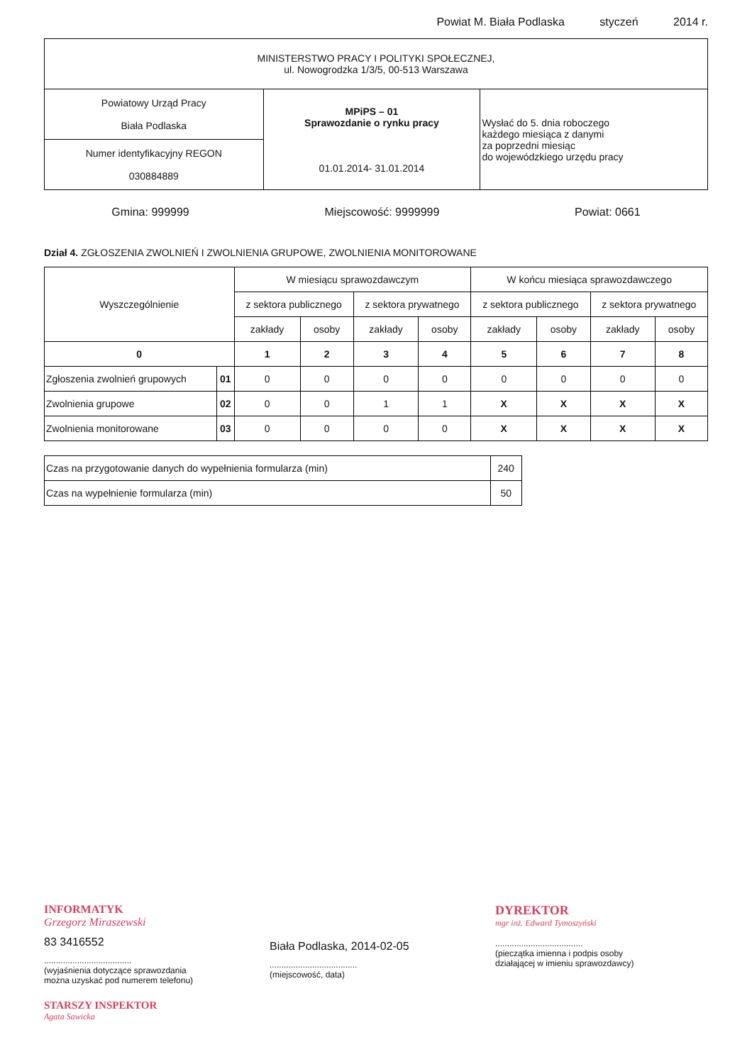Powiat M. Biała Podlaska styczeń 2014 r.
| MINISTERSTWO PRACY I POLITYKI SPOŁECZNEJ, ul. Nowogrodzka 1/3/5, 00-513 Warszawa | | |
| Powiatowy Urząd Pracy Biała Podlaska | MPiPS – 01 Sprawozdanie o rynku pracy 01.01.2014- 31.01.2014 | Wysłać do 5. dnia roboczego każdego miesiąca z danymi za poprzedni miesiąc do wojewódzkiego urzędu pracy |
| Numer identyfikacyjny REGON 030884889 | | |
Gmina: 999999 Miejscowość: 9999999 Powiat: 0661
Dział 4. ZGŁOSZENIA ZWOLNIEŃ I ZWOLNIENIA GRUPOWE, ZWOLNIENIA MONITOROWANE
| Wyszczególnienie | | W miesiącu sprawozdawczym | | | | W końcu miesiąca sprawozdawczego | | | |
| --- | --- | --- | --- | --- | --- | --- | --- | --- | --- |
| | | z sektora publicznego | | z sektora prywatnego | | z sektora publicznego | | z sektora prywatnego | |
| | | zakłady | osoby | zakłady | osoby | zakłady | osoby | zakłady | osoby |
| 0 | | 1 | 2 | 3 | 4 | 5 | 6 | 7 | 8 |
| Zgłoszenia zwolnień grupowych | 01 | 0 | 0 | 0 | 0 | 0 | 0 | 0 | 0 |
| Zwolnienia grupowe | 02 | 0 | 0 | 1 | 1 | X | X | X | X |
| Zwolnienia monitorowane | 03 | 0 | 0 | 0 | 0 | X | X | X | X |
| Czas na przygotowanie danych do wypełnienia formularza (min) | 240 |
| Czas na wypełnienie formularza (min) | 50 |
INFORMATYK
Grzegorz Miraszewski
83 3416552
.....................................
(wyjaśnienia dotyczące sprawozdania
można uzyskać pod numerem telefonu)
STARSZY INSPEKTOR
Agata Sawicka
Biała Podlaska, 2014-02-05
.....................................
(miejscowość, data)
DYREKTOR
mgr inż. Edward Tymoszyński
.....................................
(pieczątka imienna i podpis osoby
działającej w imieniu sprawozdawcy)